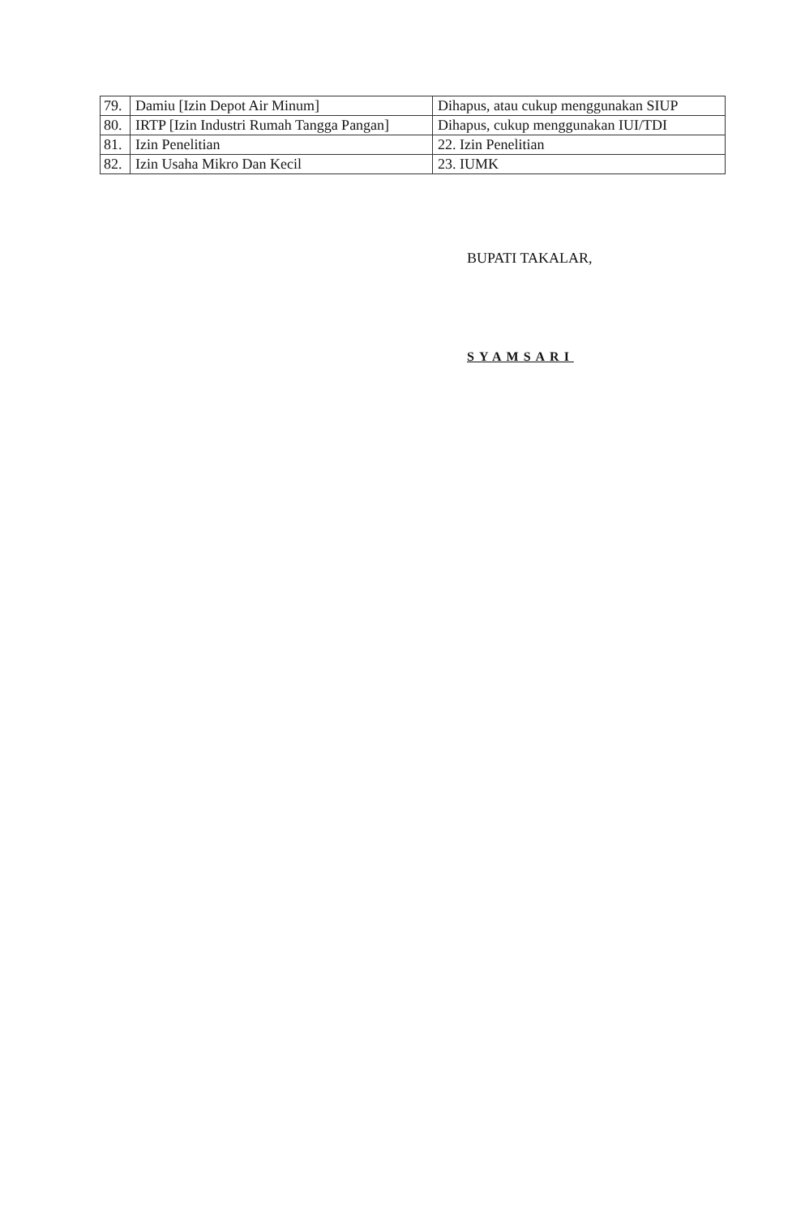| 79. | Damiu [Izin Depot Air Minum] | Dihapus, atau cukup menggunakan SIUP |
| 80. | IRTP [Izin Industri Rumah Tangga Pangan] | Dihapus, cukup menggunakan IUI/TDI |
| 81. | Izin Penelitian | 22. Izin Penelitian |
| 82. | Izin Usaha Mikro Dan Kecil | 23. IUMK |
BUPATI TAKALAR,
SYAMSARI